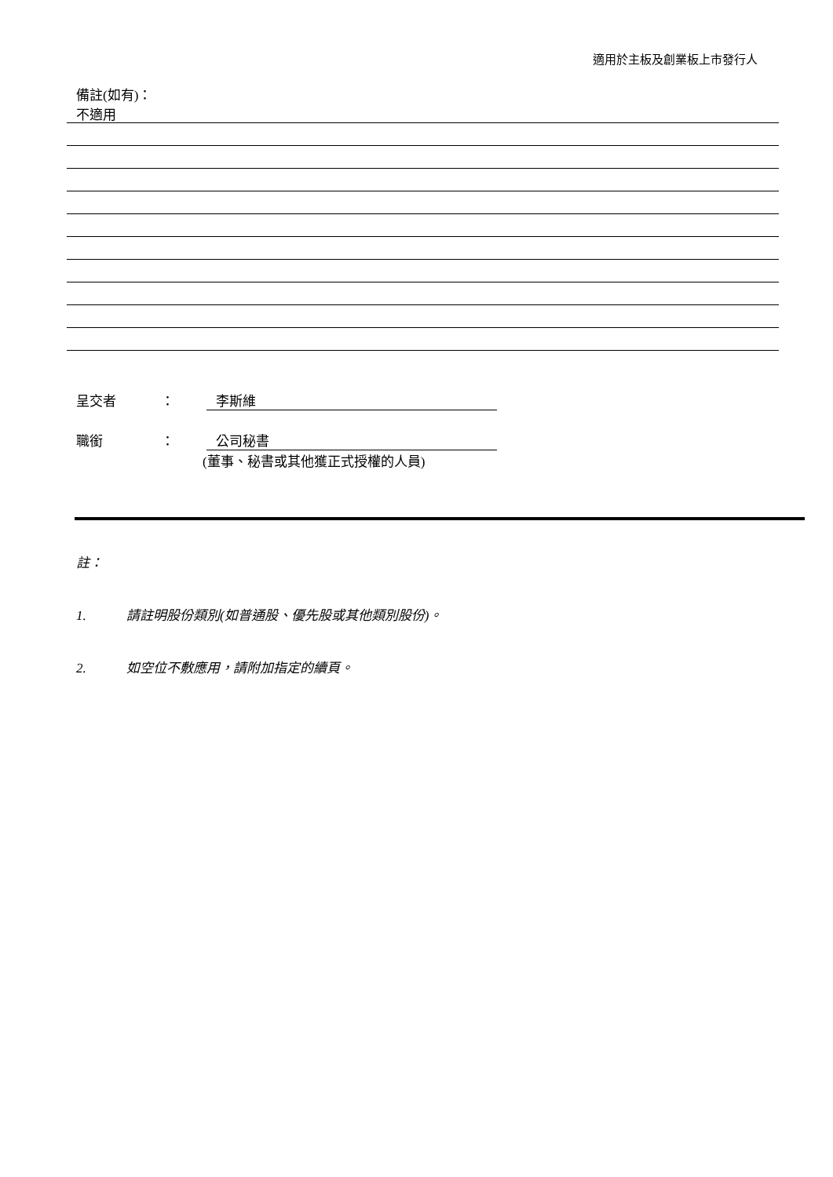適用於主板及創業板上市發行人
備註(如有)：
不適用
呈交者 ： 李斯維
職銜 ： 公司秘書
(董事、秘書或其他獲正式授權的人員)
註：
1. 請註明股份類別(如普通股、優先股或其他類別股份)。
2. 如空位不敷應用，請附加指定的續頁。